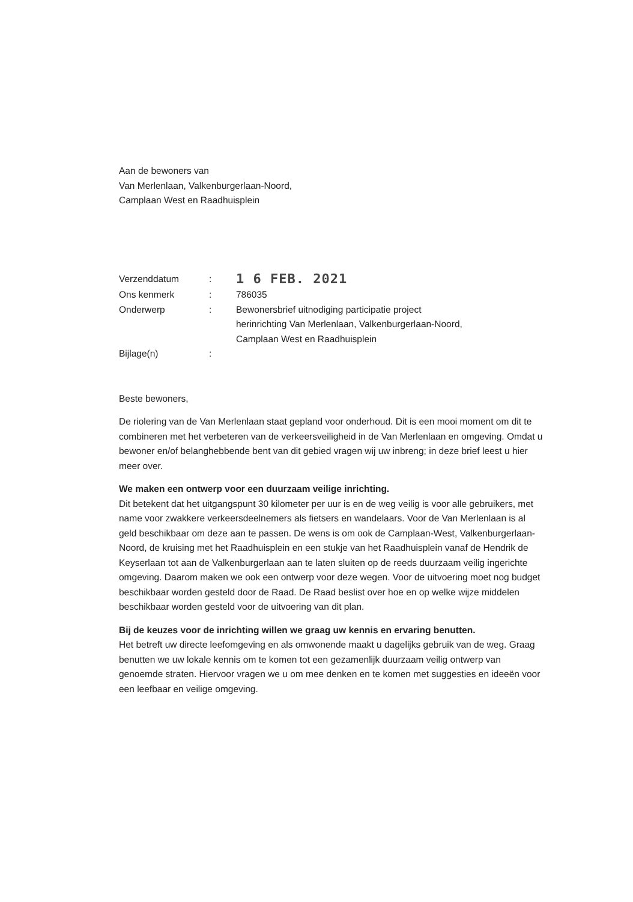Aan de bewoners van
Van Merlenlaan, Valkenburgerlaan-Noord,
Camplaan West en Raadhuisplein
| Verzenddatum | : | 1 6 FEB. 2021 |
| Ons kenmerk | : | 786035 |
| Onderwerp | : | Bewonersbrief uitnodiging participatie project herinrichting Van Merlenlaan, Valkenburgerlaan-Noord, Camplaan West en Raadhuisplein |
| Bijlage(n) | : | |
Beste bewoners,
De riolering van de Van Merlenlaan staat gepland voor onderhoud. Dit is een mooi moment om dit te combineren met het verbeteren van de verkeersveiligheid in de Van Merlenlaan en omgeving. Omdat u bewoner en/of belanghebbende bent van dit gebied vragen wij uw inbreng; in deze brief leest u hier meer over.
We maken een ontwerp voor een duurzaam veilige inrichting.
Dit betekent dat het uitgangspunt 30 kilometer per uur is en de weg veilig is voor alle gebruikers, met name voor zwakkere verkeersdeelnemers als fietsers en wandelaars. Voor de Van Merlenlaan is al geld beschikbaar om deze aan te passen. De wens is om ook de Camplaan-West, Valkenburgerlaan-Noord, de kruising met het Raadhuisplein en een stukje van het Raadhuisplein vanaf de Hendrik de Keyserlaan tot aan de Valkenburgerlaan aan te laten sluiten op de reeds duurzaam veilig ingerichte omgeving. Daarom maken we ook een ontwerp voor deze wegen. Voor de uitvoering moet nog budget beschikbaar worden gesteld door de Raad. De Raad beslist over hoe en op welke wijze middelen beschikbaar worden gesteld voor de uitvoering van dit plan.
Bij de keuzes voor de inrichting willen we graag uw kennis en ervaring benutten.
Het betreft uw directe leefomgeving en als omwonende maakt u dagelijks gebruik van de weg. Graag benutten we uw lokale kennis om te komen tot een gezamenlijk duurzaam veilig ontwerp van genoemde straten. Hiervoor vragen we u om mee denken en te komen met suggesties en ideeën voor een leefbaar en veilige omgeving.